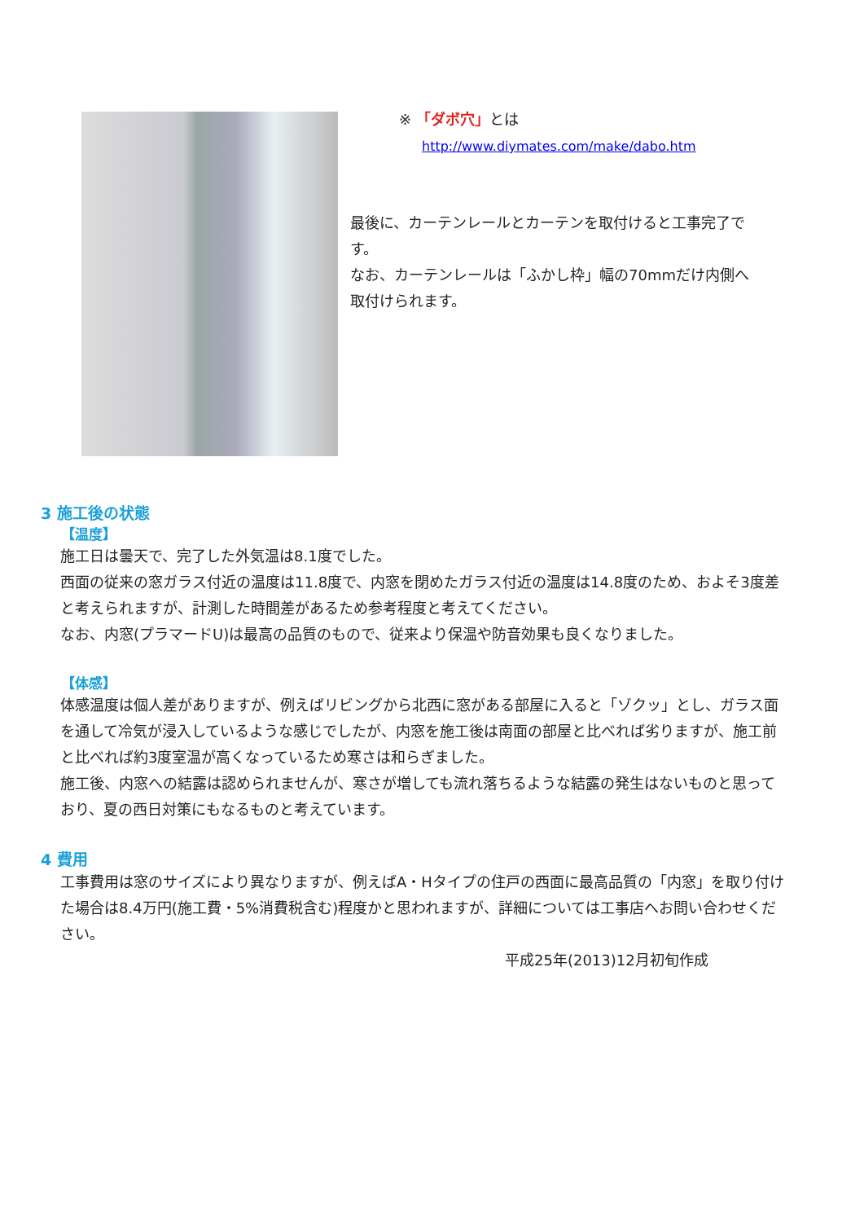※ 「ダボ穴」とは
http://www.diymates.com/make/dabo.htm
最後に、カーテンレールとカーテンを取付けると工事完了です。
なお、カーテンレールは「ふかし枠」幅の70mmだけ内側へ取付けられます。
3 施工後の状態
【温度】
施工日は曇天で、完了した外気温は8.1度でした。
西面の従来の窓ガラス付近の温度は11.8度で、内窓を閉めたガラス付近の温度は14.8度のため、およそ3度差と考えられますが、計測した時間差があるため参考程度と考えてください。
なお、内窓(プラマードU)は最高の品質のもので、従来より保温や防音効果も良くなりました。
【体感】
体感温度は個人差がありますが、例えばリビングから北西に窓がある部屋に入ると「ゾクッ」とし、ガラス面を通して冷気が浸入しているような感じでしたが、内窓を施工後は南面の部屋と比べれば劣りますが、施工前と比べれば約3度室温が高くなっているため寒さは和らぎました。
施工後、内窓への結露は認められませんが、寒さが増しても流れ落ちるような結露の発生はないものと思っており、夏の西日対策にもなるものと考えています。
4 費用
工事費用は窓のサイズにより異なりますが、例えばA・Hタイプの住戸の西面に最高品質の「内窓」を取り付けた場合は8.4万円(施工費・5%消費税含む)程度かと思われますが、詳細については工事店へお問い合わせください。
平成25年(2013)12月初旬作成